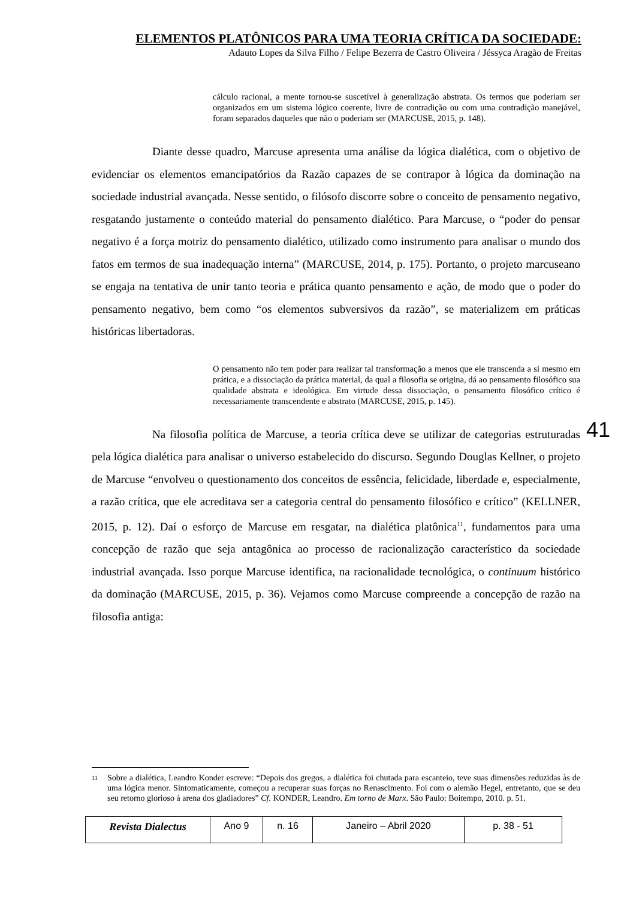ELEMENTOS PLATÔNICOS PARA UMA TEORIA CRÍTICA DA SOCIEDADE:
Adauto Lopes da Silva Filho / Felipe Bezerra de Castro Oliveira / Jéssyca Aragão de Freitas
cálculo racional, a mente tornou-se suscetível à generalização abstrata. Os termos que poderiam ser organizados em um sistema lógico coerente, livre de contradição ou com uma contradição manejável, foram separados daqueles que não o poderiam ser (MARCUSE, 2015, p. 148).
Diante desse quadro, Marcuse apresenta uma análise da lógica dialética, com o objetivo de evidenciar os elementos emancipatórios da Razão capazes de se contrapor à lógica da dominação na sociedade industrial avançada. Nesse sentido, o filósofo discorre sobre o conceito de pensamento negativo, resgatando justamente o conteúdo material do pensamento dialético. Para Marcuse, o “poder do pensar negativo é a força motriz do pensamento dialético, utilizado como instrumento para analisar o mundo dos fatos em termos de sua inadequação interna” (MARCUSE, 2014, p. 175). Portanto, o projeto marcuseano se engaja na tentativa de unir tanto teoria e prática quanto pensamento e ação, de modo que o poder do pensamento negativo, bem como “os elementos subversivos da razão”, se materializem em práticas históricas libertadoras.
O pensamento não tem poder para realizar tal transformação a menos que ele transcenda a si mesmo em prática, e a dissociação da prática material, da qual a filosofia se origina, dá ao pensamento filosófico sua qualidade abstrata e ideológica. Em virtude dessa dissociação, o pensamento filosófico crítico é necessariamente transcendente e abstrato (MARCUSE, 2015, p. 145).
Na filosofia política de Marcuse, a teoria crítica deve se utilizar de categorias estruturadas pela lógica dialética para analisar o universo estabelecido do discurso. Segundo Douglas Kellner, o projeto de Marcuse “envolveu o questionamento dos conceitos de essência, felicidade, liberdade e, especialmente, a razão crítica, que ele acreditava ser a categoria central do pensamento filosófico e crítico” (KELLNER, 2015, p. 12). Daí o esforço de Marcuse em resgatar, na dialética platônica<sup>11</sup>, fundamentos para uma concepção de razão que seja antagônica ao processo de racionalização característico da sociedade industrial avançada. Isso porque Marcuse identifica, na racionalidade tecnológica, o continuum histórico da dominação (MARCUSE, 2015, p. 36). Vejamos como Marcuse compreende a concepção de razão na filosofia antiga:
41
<sup>11</sup>
Sobre a dialética, Leandro Konder escreve: “Depois dos gregos, a dialética foi chutada para escanteio, teve suas dimensões reduzidas às de uma lógica menor. Sintomaticamente, começou a recuperar suas forças no Renascimento. Foi com o alemão Hegel, entretanto, que se deu seu retorno glorioso à arena dos gladiadores” Cf. KONDER, Leandro. Em torno de Marx. São Paulo: Boitempo, 2010. p. 51.
| Revista Dialectus | Ano 9 | n. 16 | Janeiro – Abril 2020 | p. 38 - 51 |